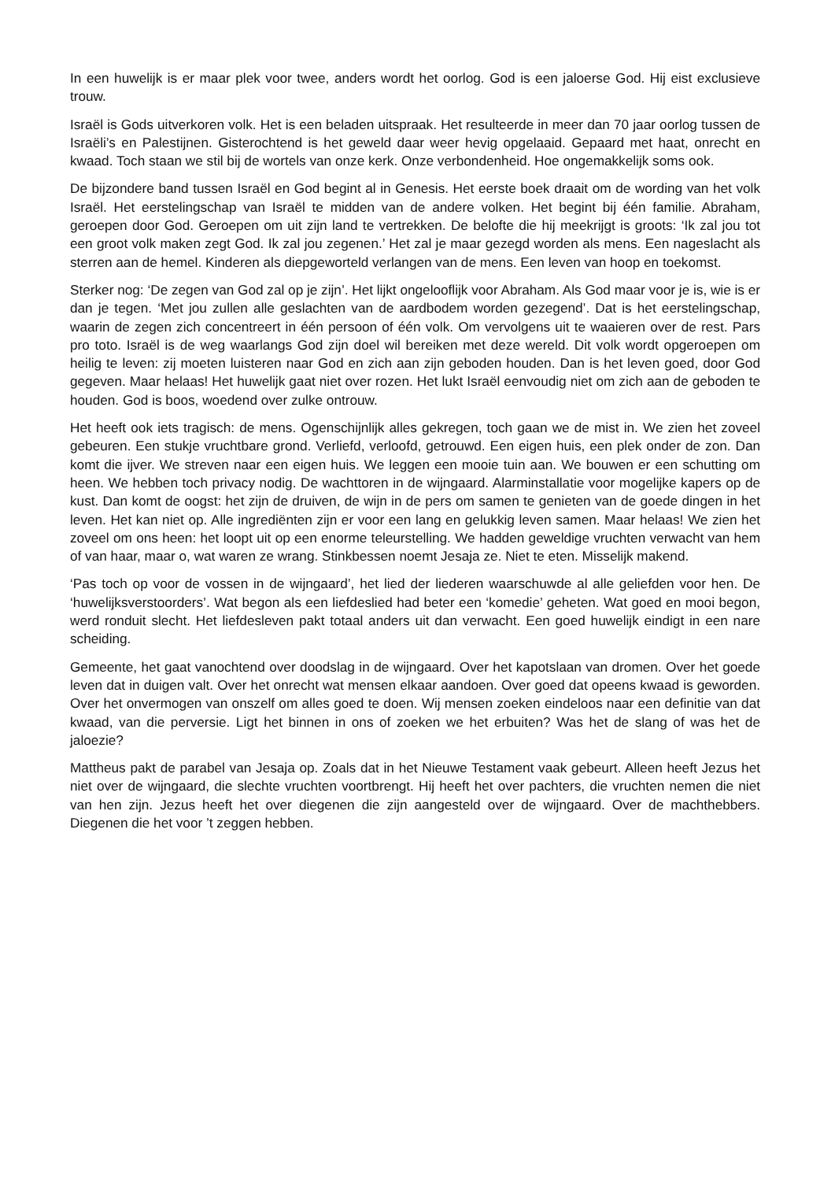In een huwelijk is er maar plek voor twee, anders wordt het oorlog. God is een jaloerse God. Hij eist exclusieve trouw.
Israël is Gods uitverkoren volk. Het is een beladen uitspraak. Het resulteerde in meer dan 70 jaar oorlog tussen de Israëli’s en Palestijnen. Gisterochtend is het geweld daar weer hevig opgelaaid. Gepaard met haat, onrecht en kwaad. Toch staan we stil bij de wortels van onze kerk. Onze verbondenheid. Hoe ongemakkelijk soms ook.
De bijzondere band tussen Israël en God begint al in Genesis. Het eerste boek draait om de wording van het volk Israël. Het eerstelingschap van Israël te midden van de andere volken. Het begint bij één familie. Abraham, geroepen door God. Geroepen om uit zijn land te vertrekken. De belofte die hij meekrijgt is groots: ‘Ik zal jou tot een groot volk maken zegt God. Ik zal jou zegenen.’ Het zal je maar gezegd worden als mens. Een nageslacht als sterren aan de hemel. Kinderen als diepgeworteld verlangen van de mens. Een leven van hoop en toekomst.
Sterker nog: ‘De zegen van God zal op je zijn’. Het lijkt ongelooflijk voor Abraham. Als God maar voor je is, wie is er dan je tegen. ‘Met jou zullen alle geslachten van de aardbodem worden gezegend’. Dat is het eerstelingschap, waarin de zegen zich concentreert in één persoon of één volk. Om vervolgens uit te waaieren over de rest. Pars pro toto. Israël is de weg waarlangs God zijn doel wil bereiken met deze wereld. Dit volk wordt opgeroepen om heilig te leven: zij moeten luisteren naar God en zich aan zijn geboden houden. Dan is het leven goed, door God gegeven. Maar helaas! Het huwelijk gaat niet over rozen. Het lukt Israël eenvoudig niet om zich aan de geboden te houden. God is boos, woedend over zulke ontrouw.
Het heeft ook iets tragisch: de mens. Ogenschijnlijk alles gekregen, toch gaan we de mist in. We zien het zoveel gebeuren. Een stukje vruchtbare grond. Verliefd, verloofd, getrouwd. Een eigen huis, een plek onder de zon. Dan komt die ijver. We streven naar een eigen huis. We leggen een mooie tuin aan. We bouwen er een schutting om heen. We hebben toch privacy nodig. De wachttoren in de wijngaard. Alarminstallatie voor mogelijke kapers op de kust. Dan komt de oogst: het zijn de druiven, de wijn in de pers om samen te genieten van de goede dingen in het leven. Het kan niet op. Alle ingrediënten zijn er voor een lang en gelukkig leven samen. Maar helaas! We zien het zoveel om ons heen: het loopt uit op een enorme teleurstelling. We hadden geweldige vruchten verwacht van hem of van haar, maar o, wat waren ze wrang. Stinkbessen noemt Jesaja ze. Niet te eten. Misselijk makend.
‘Pas toch op voor de vossen in de wijngaard’, het lied der liederen waarschuwde al alle geliefden voor hen. De ‘huwelijksverstoorders’. Wat begon als een liefdeslied had beter een ‘komedie’ geheten. Wat goed en mooi begon, werd ronduit slecht. Het liefdesleven pakt totaal anders uit dan verwacht. Een goed huwelijk eindigt in een nare scheiding.
Gemeente, het gaat vanochtend over doodslag in de wijngaard. Over het kapotslaan van dromen. Over het goede leven dat in duigen valt. Over het onrecht wat mensen elkaar aandoen. Over goed dat opeens kwaad is geworden. Over het onvermogen van onszelf om alles goed te doen. Wij mensen zoeken eindeloos naar een definitie van dat kwaad, van die perversie. Ligt het binnen in ons of zoeken we het erbuiten? Was het de slang of was het de jaloezie?
Mattheus pakt de parabel van Jesaja op. Zoals dat in het Nieuwe Testament vaak gebeurt. Alleen heeft Jezus het niet over de wijngaard, die slechte vruchten voortbrengt. Hij heeft het over pachters, die vruchten nemen die niet van hen zijn. Jezus heeft het over diegenen die zijn aangesteld over de wijngaard. Over de machthebbers. Diegenen die het voor ’t zeggen hebben.